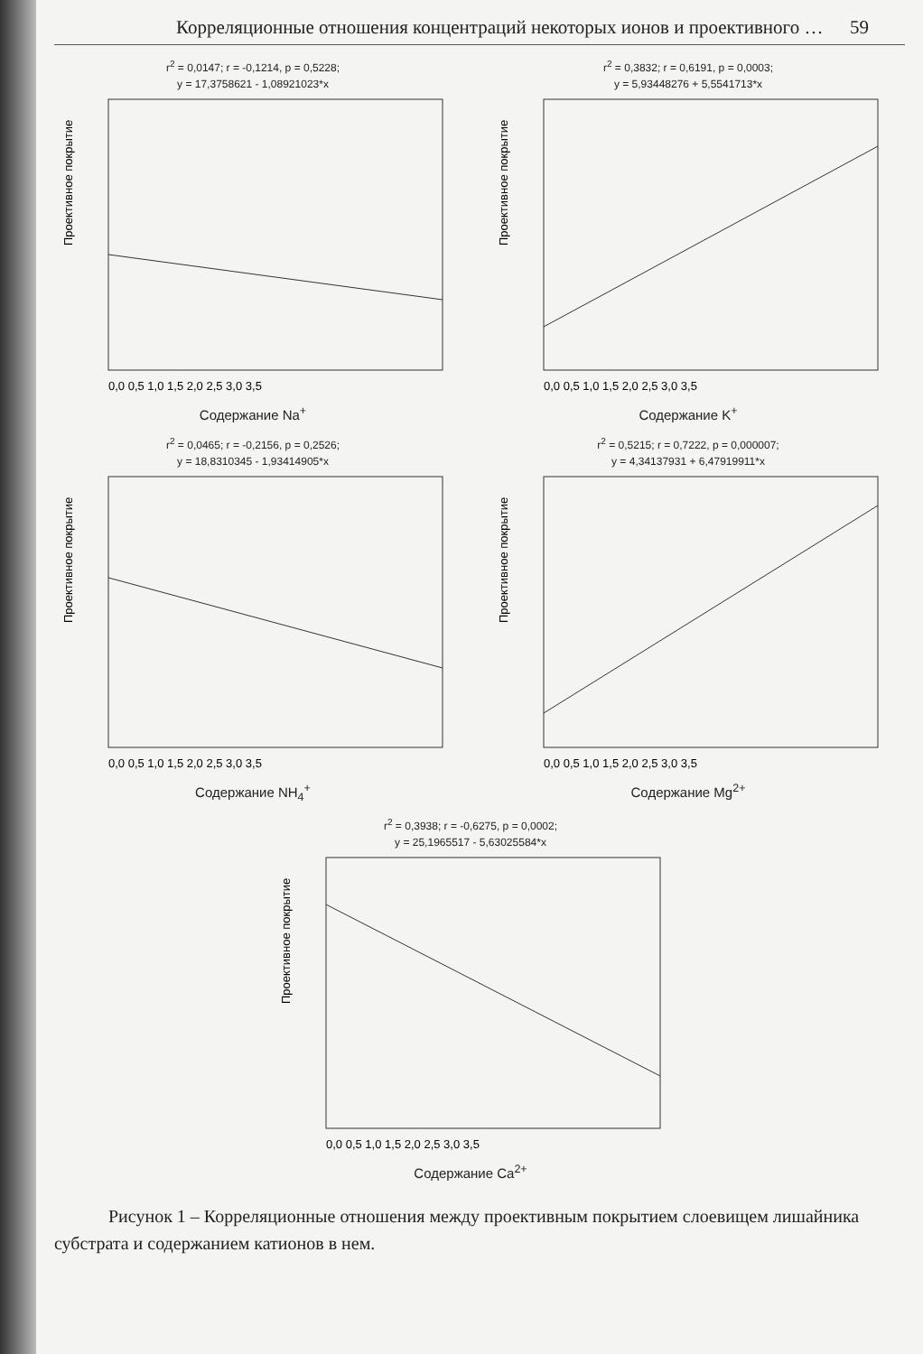Корреляционные отношения концентраций некоторых ионов и проективного … 59
r<sup>2</sup> = 0,0147; r = -0,1214, p = 0,5228;
y = 17,3758621 - 1,08921023*x
Проективное покрытие
0,0 0,5 1,0 1,5 2,0 2,5 3,0 3,5
Содержание Na<sup>+</sup>
r<sup>2</sup> = 0,3832; r = 0,6191, p = 0,0003;
y = 5,93448276 + 5,5541713*x
Проективное покрытие
0,0 0,5 1,0 1,5 2,0 2,5 3,0 3,5
Содержание K<sup>+</sup>
r<sup>2</sup> = 0,0465; r = -0,2156, p = 0,2526;
y = 18,8310345 - 1,93414905*x
Проективное покрытие
0,0 0,5 1,0 1,5 2,0 2,5 3,0 3,5
Содержание NH<sub>4</sub><sup>+</sup>
r<sup>2</sup> = 0,5215; r = 0,7222, p = 0,000007;
y = 4,34137931 + 6,47919911*x
Проективное покрытие
0,0 0,5 1,0 1,5 2,0 2,5 3,0 3,5
Содержание Mg<sup>2+</sup>
r<sup>2</sup> = 0,3938; r = -0,6275, p = 0,0002;
y = 25,1965517 - 5,63025584*x
Проективное покрытие
0,0 0,5 1,0 1,5 2,0 2,5 3,0 3,5
Содержание Ca<sup>2+</sup>
Рисунок 1 – Корреляционные отношения между проективным покрытием слоевищем лишайника субстрата и содержанием катионов в нем.